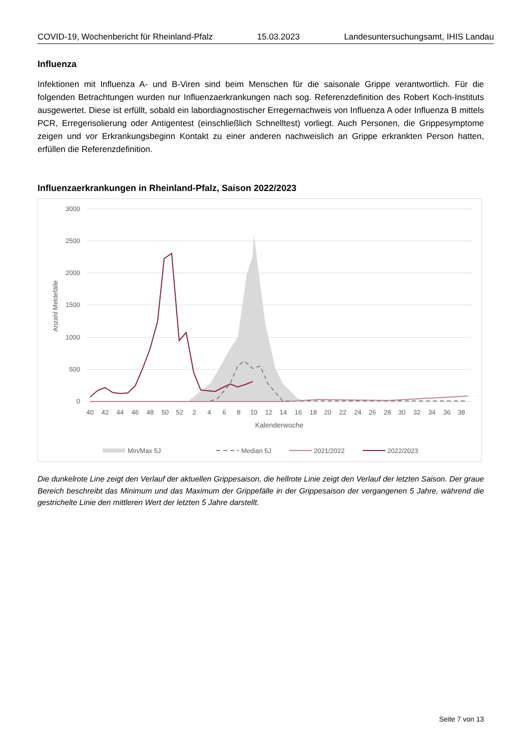COVID-19, Wochenbericht für Rheinland-Pfalz 15.03.2023 Landesuntersuchungsamt, IHIS Landau
Influenza
Infektionen mit Influenza A- und B-Viren sind beim Menschen für die saisonale Grippe verantwortlich. Für die folgenden Betrachtungen wurden nur Influenzaerkrankungen nach sog. Referenzdefinition des Robert Koch-Instituts ausgewertet. Diese ist erfüllt, sobald ein labordiagnostischer Erregernachweis von Influenza A oder Influenza B mittels PCR, Erregerisolierung oder Antigentest (einschließlich Schnelltest) vorliegt. Auch Personen, die Grippesymptome zeigen und vor Erkrankungsbeginn Kontakt zu einer anderen nachweislich an Grippe erkrankten Person hatten, erfüllen die Referenzdefinition.
Influenzaerkrankungen in Rheinland-Pfalz, Saison 2022/2023
3000
2500
2000
1500
1000
500
0
Anzahl Meldefälle
40
42
44
46
48
50
52
2
4
6
8
10
12
14
16
18
20
22
24
26
28
30
32
34
36
38
Kalenderwoche
Min/Max 5J
Median 5J
2021/2022
2022/2023
Die dunkelrote Line zeigt den Verlauf der aktuellen Grippesaison, die hellrote Linie zeigt den Verlauf der letzten Saison. Der graue Bereich beschreibt das Minimum und das Maximum der Grippefälle in der Grippesaison der vergangenen 5 Jahre, während die gestrichelte Linie den mittleren Wert der letzten 5 Jahre darstellt.
Seite 7 von 13